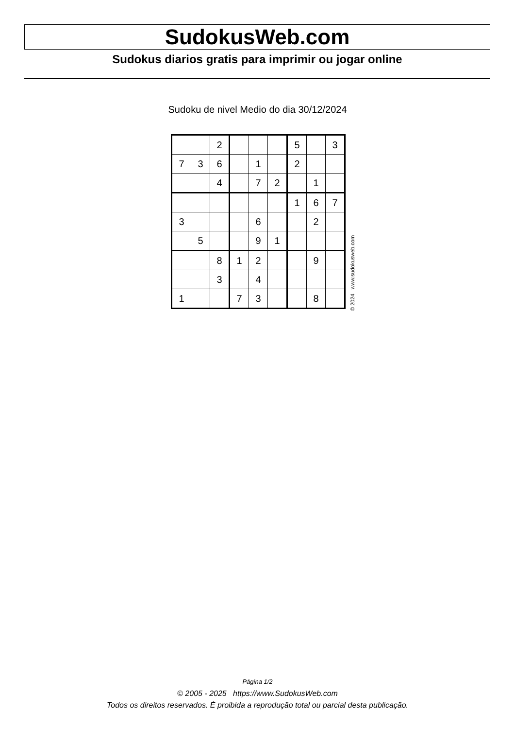SudokusWeb.com
Sudokus diarios gratis para imprimir ou jogar online
Sudoku de nivel Medio do dia 30/12/2024
| | | 2 | | | | 5 | | 3 |
| 7 | 3 | 6 | | 1 | | 2 | | |
| | | 4 | | 7 | 2 | | 1 | |
| | | | | | | 1 | 6 | 7 |
| 3 | | | | 6 | | | 2 | |
| | 5 | | | 9 | 1 | | | |
| | | 8 | 1 | 2 | | | 9 | |
| | | 3 | | 4 | | | | |
| 1 | | | 7 | 3 | | | 8 | |
© 2024 www.sudokusweb.com
Página 1/2
© 2005 - 2025 https://www.SudokusWeb.com
Todos os direitos reservados. É proibida a reprodução total ou parcial desta publicação.